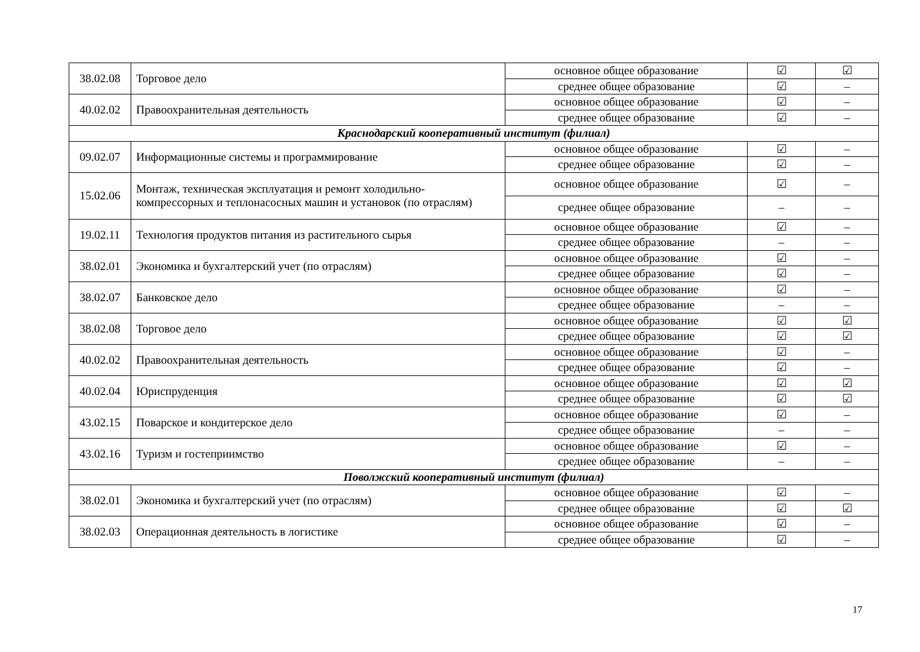| 38.02.08 | Торговое дело | основное общее образование | ☑ | ☑ |
| | | среднее общее образование | ☑ | – |
| 40.02.02 | Правоохранительная деятельность | основное общее образование | ☑ | – |
| | | среднее общее образование | ☑ | – |
| Краснодарский кооперативный институт (филиал) | | | | |
| 09.02.07 | Информационные системы и программирование | основное общее образование | ☑ | – |
| | | среднее общее образование | ☑ | – |
| 15.02.06 | Монтаж, техническая эксплуатация и ремонт холодильно-компрессорных и теплонасосных машин и установок (по отраслям) | основное общее образование | ☑ | – |
| | | среднее общее образование | – | – |
| 19.02.11 | Технология продуктов питания из растительного сырья | основное общее образование | ☑ | – |
| | | среднее общее образование | – | – |
| 38.02.01 | Экономика и бухгалтерский учет (по отраслям) | основное общее образование | ☑ | – |
| | | среднее общее образование | ☑ | – |
| 38.02.07 | Банковское дело | основное общее образование | ☑ | – |
| | | среднее общее образование | – | – |
| 38.02.08 | Торговое дело | основное общее образование | ☑ | ☑ |
| | | среднее общее образование | ☑ | ☑ |
| 40.02.02 | Правоохранительная деятельность | основное общее образование | ☑ | – |
| | | среднее общее образование | ☑ | – |
| 40.02.04 | Юриспруденция | основное общее образование | ☑ | ☑ |
| | | среднее общее образование | ☑ | ☑ |
| 43.02.15 | Поварское и кондитерское дело | основное общее образование | ☑ | – |
| | | среднее общее образование | – | – |
| 43.02.16 | Туризм и гостеприимство | основное общее образование | ☑ | – |
| | | среднее общее образование | – | – |
| Поволжский кооперативный институт (филиал) | | | | |
| 38.02.01 | Экономика и бухгалтерский учет (по отраслям) | основное общее образование | ☑ | – |
| | | среднее общее образование | ☑ | ☑ |
| 38.02.03 | Операционная деятельность в логистике | основное общее образование | ☑ | – |
| | | среднее общее образование | ☑ | – |
17